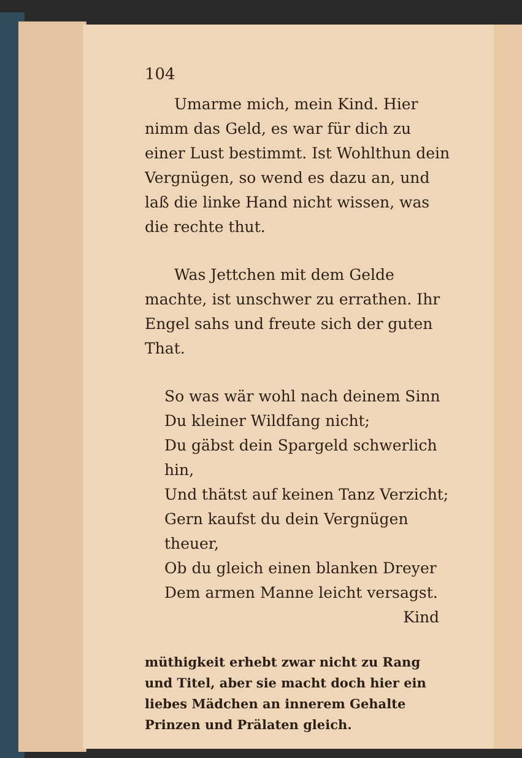104
Umarme mich, mein Kind. Hier nimm das Geld, es war für dich zu einer Lust bestimmt. Ist Wohlthun dein Vergnügen, so wend es dazu an, und laß die linke Hand nicht wissen, was die rechte thut.
Was Jettchen mit dem Gelde machte, ist unschwer zu errathen. Ihr Engel sahs und freute sich der guten That.
So was wär wohl nach deinem Sinn
Du kleiner Wildfang nicht;
Du gäbst dein Spargeld schwerlich hin,
Und thätst auf keinen Tanz Verzicht;
Gern kaufst du dein Vergnügen theuer,
Ob du gleich einen blanken Dreyer
Dem armen Manne leicht versagst.
Kind
müthigkeit erhebt zwar nicht zu Rang und Titel, aber sie macht doch hier ein liebes Mädchen an innerem Gehalte Prinzen und Prälaten gleich.